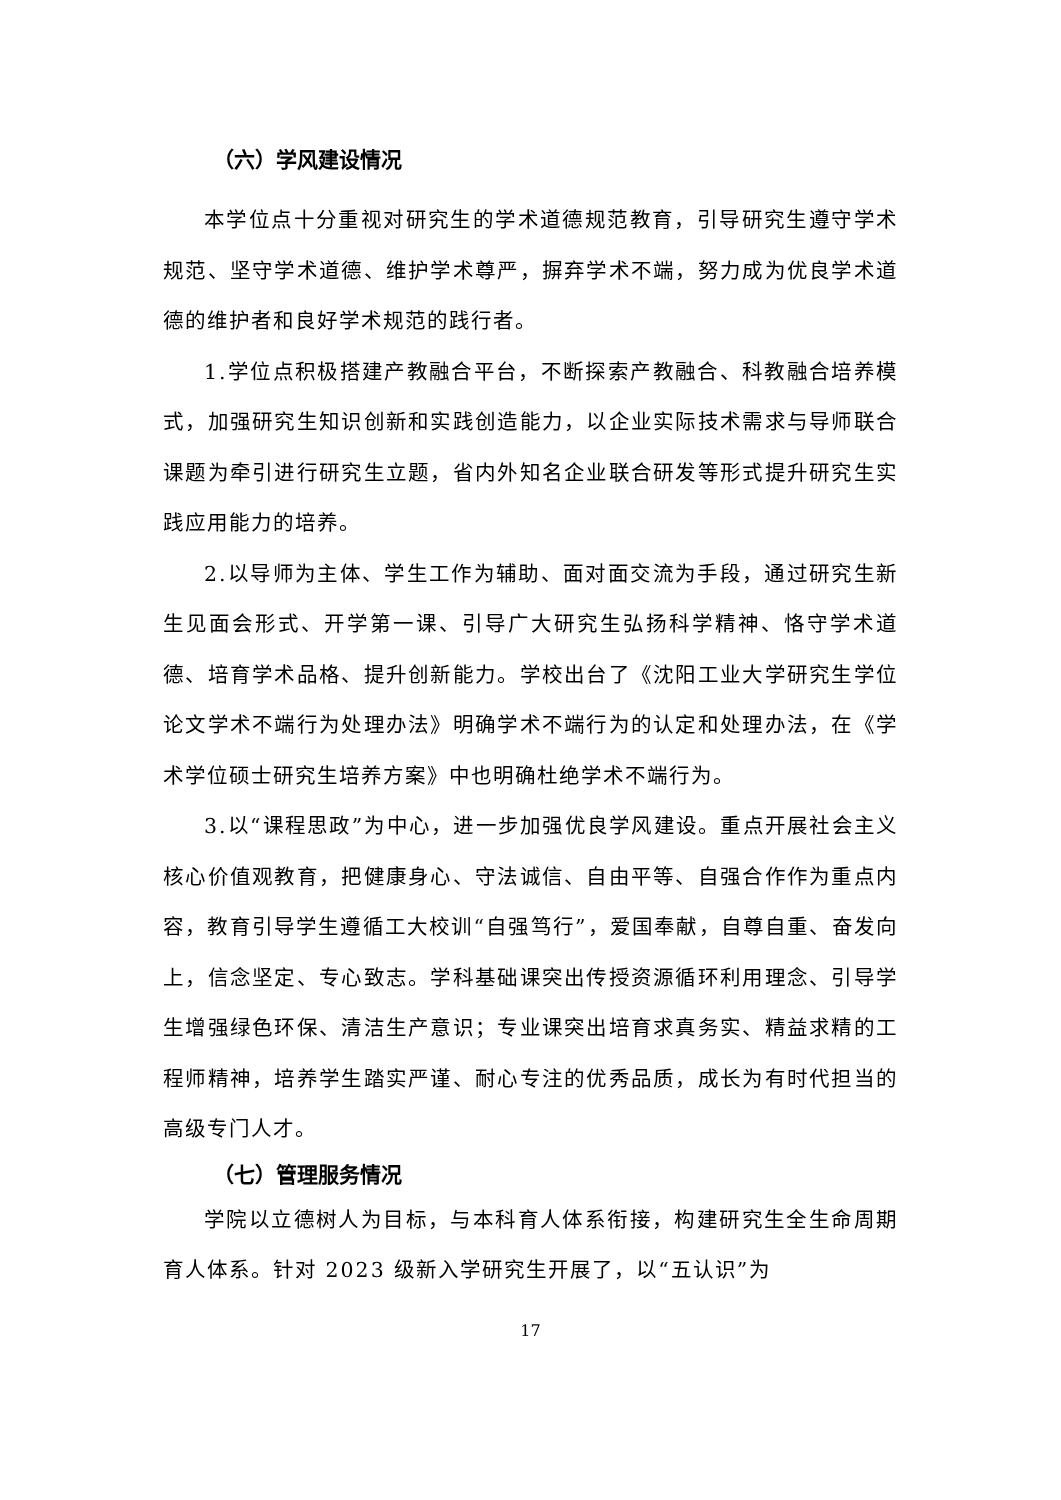（六）学风建设情况
本学位点十分重视对研究生的学术道德规范教育，引导研究生遵守学术规范、坚守学术道德、维护学术尊严，摒弃学术不端，努力成为优良学术道德的维护者和良好学术规范的践行者。
1.学位点积极搭建产教融合平台，不断探索产教融合、科教融合培养模式，加强研究生知识创新和实践创造能力，以企业实际技术需求与导师联合课题为牵引进行研究生立题，省内外知名企业联合研发等形式提升研究生实践应用能力的培养。
2.以导师为主体、学生工作为辅助、面对面交流为手段，通过研究生新生见面会形式、开学第一课、引导广大研究生弘扬科学精神、恪守学术道德、培育学术品格、提升创新能力。学校出台了《沈阳工业大学研究生学位论文学术不端行为处理办法》明确学术不端行为的认定和处理办法，在《学术学位硕士研究生培养方案》中也明确杜绝学术不端行为。
3.以“课程思政”为中心，进一步加强优良学风建设。重点开展社会主义核心价值观教育，把健康身心、守法诚信、自由平等、自强合作作为重点内容，教育引导学生遵循工大校训“自强笃行”，爱国奉献，自尊自重、奋发向上，信念坚定、专心致志。学科基础课突出传授资源循环利用理念、引导学生增强绿色环保、清洁生产意识；专业课突出培育求真务实、精益求精的工程师精神，培养学生踏实严谨、耐心专注的优秀品质，成长为有时代担当的高级专门人才。
（七）管理服务情况
学院以立德树人为目标，与本科育人体系衔接，构建研究生全生命周期育人体系。针对 2023 级新入学研究生开展了，以“五认识”为
17